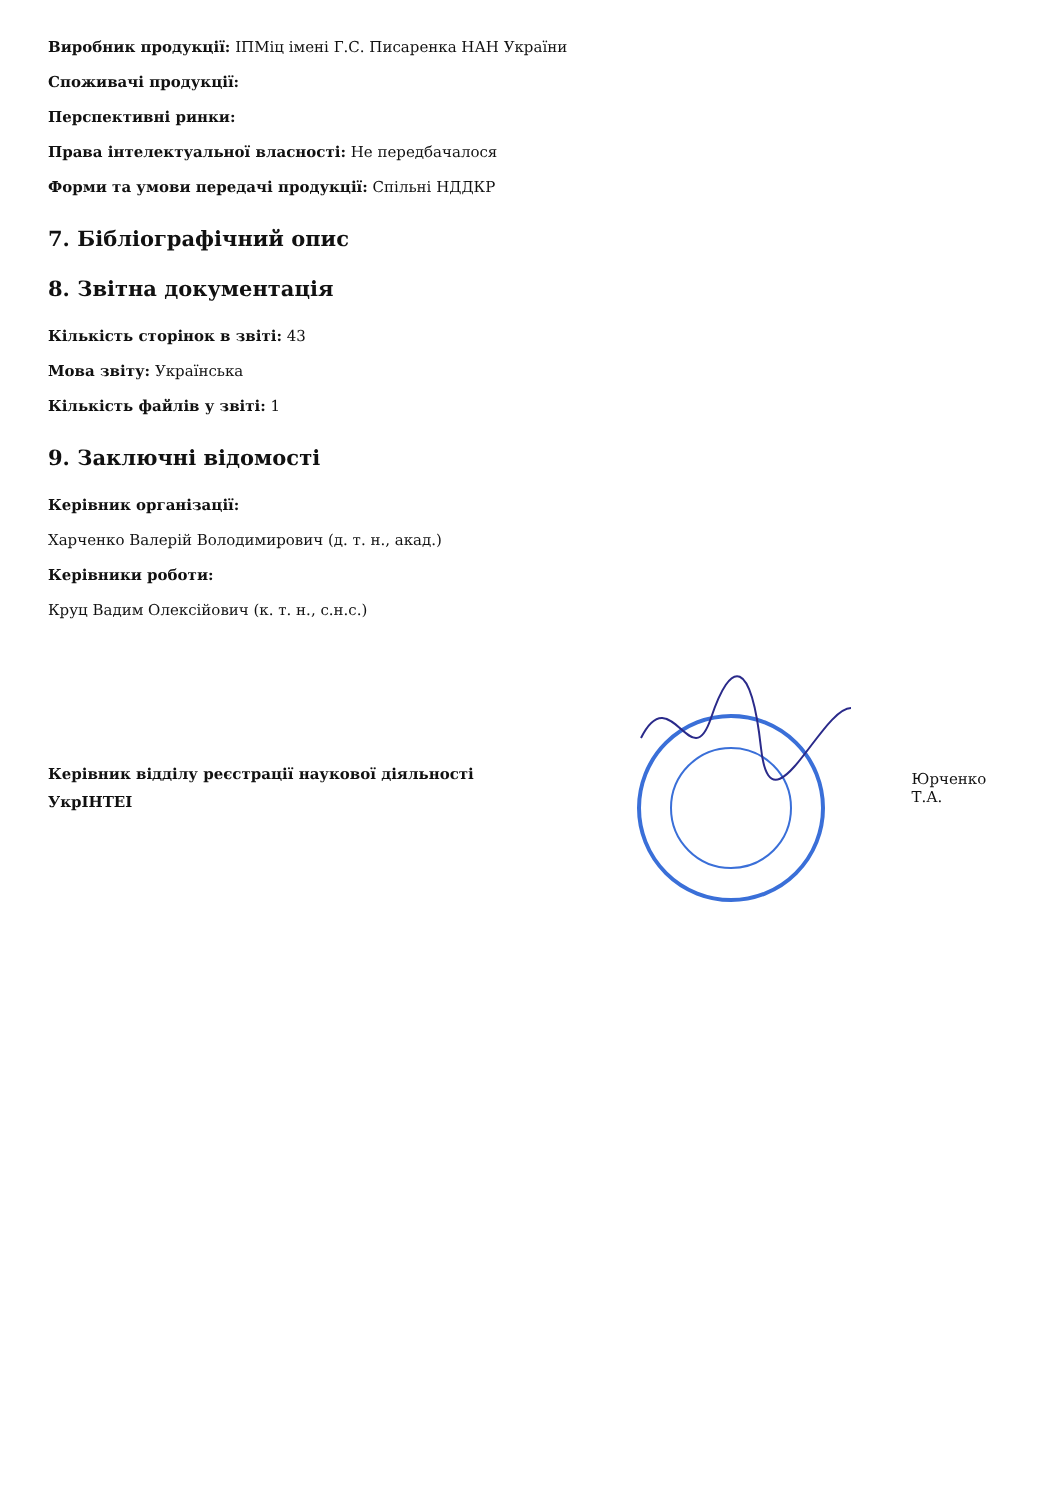Виробник продукції: ІПМіц імені Г.С. Писаренка НАН України
Споживачі продукції:
Перспективні ринки:
Права інтелектуальної власності: Не передбачалося
Форми та умови передачі продукції: Спільні НДДКР
7. Бібліографічний опис
8. Звітна документація
Кількість сторінок в звіті: 43
Мова звіту: Українська
Кількість файлів у звіті: 1
9. Заключні відомості
Керівник організації:
Харченко Валерій Володимирович (д. т. н., акад.)
Керівники роботи:
Круц Вадим Олексійович (к. т. н., с.н.с.)
Керівник відділу реєстрації наукової діяльності
УкрІНТЕІ
Юрченко Т.А.